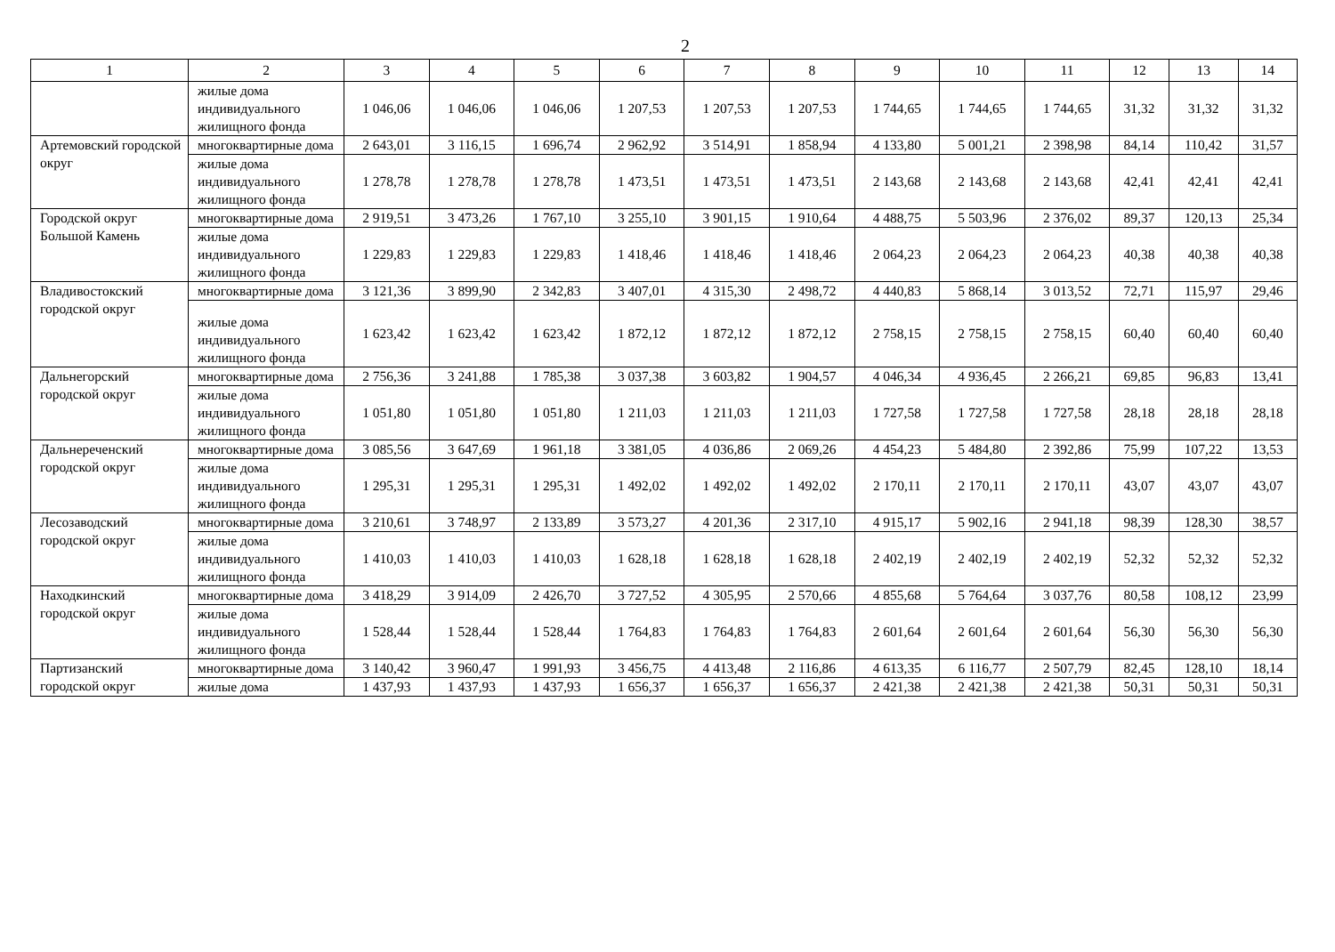2
| 1 | 2 | 3 | 4 | 5 | 6 | 7 | 8 | 9 | 10 | 11 | 12 | 13 | 14 |
| --- | --- | --- | --- | --- | --- | --- | --- | --- | --- | --- | --- | --- | --- |
| | жилые дома индивидуального жилищного фонда | 1 046,06 | 1 046,06 | 1 046,06 | 1 207,53 | 1 207,53 | 1 207,53 | 1 744,65 | 1 744,65 | 1 744,65 | 31,32 | 31,32 | 31,32 |
| Артемовский городской округ | многоквартирные дома | 2 643,01 | 3 116,15 | 1 696,74 | 2 962,92 | 3 514,91 | 1 858,94 | 4 133,80 | 5 001,21 | 2 398,98 | 84,14 | 110,42 | 31,57 |
| | жилые дома индивидуального жилищного фонда | 1 278,78 | 1 278,78 | 1 278,78 | 1 473,51 | 1 473,51 | 1 473,51 | 2 143,68 | 2 143,68 | 2 143,68 | 42,41 | 42,41 | 42,41 |
| Городской округ Большой Камень | многоквартирные дома | 2 919,51 | 3 473,26 | 1 767,10 | 3 255,10 | 3 901,15 | 1 910,64 | 4 488,75 | 5 503,96 | 2 376,02 | 89,37 | 120,13 | 25,34 |
| | жилые дома индивидуального жилищного фонда | 1 229,83 | 1 229,83 | 1 229,83 | 1 418,46 | 1 418,46 | 1 418,46 | 2 064,23 | 2 064,23 | 2 064,23 | 40,38 | 40,38 | 40,38 |
| Владивостокский городской округ | многоквартирные дома | 3 121,36 | 3 899,90 | 2 342,83 | 3 407,01 | 4 315,30 | 2 498,72 | 4 440,83 | 5 868,14 | 3 013,52 | 72,71 | 115,97 | 29,46 |
| | жилые дома индивидуального жилищного фонда | 1 623,42 | 1 623,42 | 1 623,42 | 1 872,12 | 1 872,12 | 1 872,12 | 2 758,15 | 2 758,15 | 2 758,15 | 60,40 | 60,40 | 60,40 |
| Дальнегорский городской округ | многоквартирные дома | 2 756,36 | 3 241,88 | 1 785,38 | 3 037,38 | 3 603,82 | 1 904,57 | 4 046,34 | 4 936,45 | 2 266,21 | 69,85 | 96,83 | 13,41 |
| | жилые дома индивидуального жилищного фонда | 1 051,80 | 1 051,80 | 1 051,80 | 1 211,03 | 1 211,03 | 1 211,03 | 1 727,58 | 1 727,58 | 1 727,58 | 28,18 | 28,18 | 28,18 |
| Дальнереченский городской округ | многоквартирные дома | 3 085,56 | 3 647,69 | 1 961,18 | 3 381,05 | 4 036,86 | 2 069,26 | 4 454,23 | 5 484,80 | 2 392,86 | 75,99 | 107,22 | 13,53 |
| | жилые дома индивидуального жилищного фонда | 1 295,31 | 1 295,31 | 1 295,31 | 1 492,02 | 1 492,02 | 1 492,02 | 2 170,11 | 2 170,11 | 2 170,11 | 43,07 | 43,07 | 43,07 |
| Лесозаводский городской округ | многоквартирные дома | 3 210,61 | 3 748,97 | 2 133,89 | 3 573,27 | 4 201,36 | 2 317,10 | 4 915,17 | 5 902,16 | 2 941,18 | 98,39 | 128,30 | 38,57 |
| | жилые дома индивидуального жилищного фонда | 1 410,03 | 1 410,03 | 1 410,03 | 1 628,18 | 1 628,18 | 1 628,18 | 2 402,19 | 2 402,19 | 2 402,19 | 52,32 | 52,32 | 52,32 |
| Находкинский городской округ | многоквартирные дома | 3 418,29 | 3 914,09 | 2 426,70 | 3 727,52 | 4 305,95 | 2 570,66 | 4 855,68 | 5 764,64 | 3 037,76 | 80,58 | 108,12 | 23,99 |
| | жилые дома индивидуального жилищного фонда | 1 528,44 | 1 528,44 | 1 528,44 | 1 764,83 | 1 764,83 | 1 764,83 | 2 601,64 | 2 601,64 | 2 601,64 | 56,30 | 56,30 | 56,30 |
| Партизанский городской округ | многоквартирные дома | 3 140,42 | 3 960,47 | 1 991,93 | 3 456,75 | 4 413,48 | 2 116,86 | 4 613,35 | 6 116,77 | 2 507,79 | 82,45 | 128,10 | 18,14 |
| | жилые дома | 1 437,93 | 1 437,93 | 1 437,93 | 1 656,37 | 1 656,37 | 1 656,37 | 2 421,38 | 2 421,38 | 2 421,38 | 50,31 | 50,31 | 50,31 |